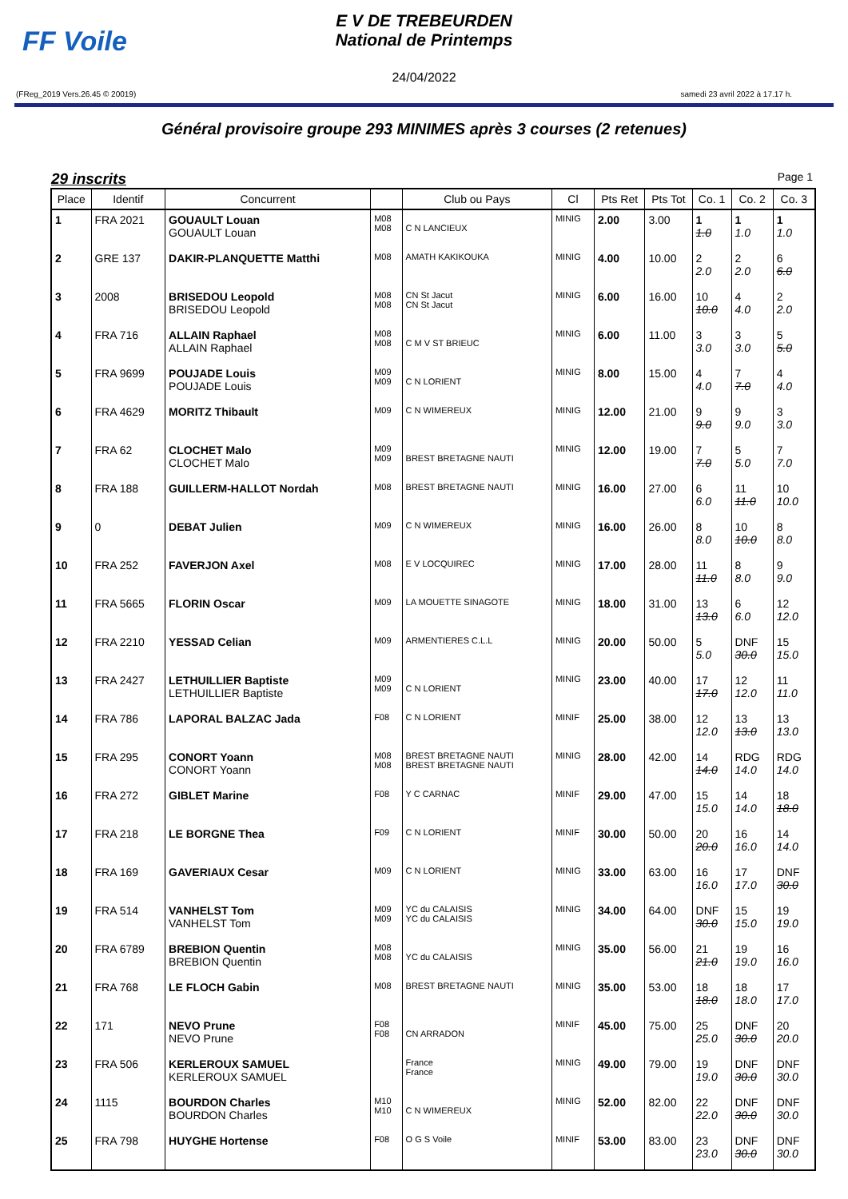FF Voile
E V DE TREBEURDEN
National de Printemps
24/04/2022
(FReg_2019 Vers.26.45 © 20019) samedi 23 avril 2022 à 17.17 h.
Général provisoire groupe 293 MINIMES après 3 courses (2 retenues)
29 inscrits Page 1
| Place | Identif | Concurrent | | Club ou Pays | Cl | Pts Ret | Pts Tot | Co. 1 | Co. 2 | Co. 3 |
| --- | --- | --- | --- | --- | --- | --- | --- | --- | --- | --- |
| 1 | FRA 2021 | GOUAULT Louan GOUAULT Louan | M08 M08 | C N LANCIEUX | MINIG | 2.00 | 3.00 | 1 1.0 | 1 1.0 | 1 1.0 |
| 2 | GRE 137 | DAKIR-PLANQUETTE Matthi | M08 | AMATH KAKIKOUKA | MINIG | 4.00 | 10.00 | 2 2.0 | 2 2.0 | 6 6.0 |
| 3 | 2008 | BRISEDOU Leopold BRISEDOU Leopold | M08 M08 | CN St Jacut CN St Jacut | MINIG | 6.00 | 16.00 | 10 10.0 | 4 4.0 | 2 2.0 |
| 4 | FRA 716 | ALLAIN Raphael ALLAIN Raphael | M08 M08 | C M V ST BRIEUC | MINIG | 6.00 | 11.00 | 3 3.0 | 3 3.0 | 5 5.0 |
| 5 | FRA 9699 | POUJADE Louis POUJADE Louis | M09 M09 | C N LORIENT | MINIG | 8.00 | 15.00 | 4 4.0 | 7 7.0 | 4 4.0 |
| 6 | FRA 4629 | MORITZ Thibault | M09 | C N WIMEREUX | MINIG | 12.00 | 21.00 | 9 9.0 | 9 9.0 | 3 3.0 |
| 7 | FRA 62 | CLOCHET Malo CLOCHET Malo | M09 M09 | BREST BRETAGNE NAUTI | MINIG | 12.00 | 19.00 | 7 7.0 | 5 5.0 | 7 7.0 |
| 8 | FRA 188 | GUILLERM-HALLOT Nordah | M08 | BREST BRETAGNE NAUTI | MINIG | 16.00 | 27.00 | 6 6.0 | 11 11.0 | 10 10.0 |
| 9 | 0 | DEBAT Julien | M09 | C N WIMEREUX | MINIG | 16.00 | 26.00 | 8 8.0 | 10 10.0 | 8 8.0 |
| 10 | FRA 252 | FAVERJON Axel | M08 | E V LOCQUIREC | MINIG | 17.00 | 28.00 | 11 11.0 | 8 8.0 | 9 9.0 |
| 11 | FRA 5665 | FLORIN Oscar | M09 | LA MOUETTE SINAGOTE | MINIG | 18.00 | 31.00 | 13 13.0 | 6 6.0 | 12 12.0 |
| 12 | FRA 2210 | YESSAD Celian | M09 | ARMENTIERES C.L.L | MINIG | 20.00 | 50.00 | 5 5.0 | DNF 30.0 | 15 15.0 |
| 13 | FRA 2427 | LETHUILLIER Baptiste LETHUILLIER Baptiste | M09 M09 | C N LORIENT | MINIG | 23.00 | 40.00 | 17 17.0 | 12 12.0 | 11 11.0 |
| 14 | FRA 786 | LAPORAL BALZAC Jada | F08 | C N LORIENT | MINIF | 25.00 | 38.00 | 12 12.0 | 13 13.0 | 13 13.0 |
| 15 | FRA 295 | CONORT Yoann CONORT Yoann | M08 M08 | BREST BRETAGNE NAUTI BREST BRETAGNE NAUTI | MINIG | 28.00 | 42.00 | 14 14.0 | RDG 14.0 | RDG 14.0 |
| 16 | FRA 272 | GIBLET Marine | F08 | Y C CARNAC | MINIF | 29.00 | 47.00 | 15 15.0 | 14 14.0 | 18 18.0 |
| 17 | FRA 218 | LE BORGNE Thea | F09 | C N LORIENT | MINIF | 30.00 | 50.00 | 20 20.0 | 16 16.0 | 14 14.0 |
| 18 | FRA 169 | GAVERIAUX Cesar | M09 | C N LORIENT | MINIG | 33.00 | 63.00 | 16 16.0 | 17 17.0 | DNF 30.0 |
| 19 | FRA 514 | VANHELST Tom VANHELST Tom | M09 M09 | YC du CALAISIS YC du CALAISIS | MINIG | 34.00 | 64.00 | DNF 30.0 | 15 15.0 | 19 19.0 |
| 20 | FRA 6789 | BREBION Quentin BREBION Quentin | M08 M08 | YC du CALAISIS | MINIG | 35.00 | 56.00 | 21 21.0 | 19 19.0 | 16 16.0 |
| 21 | FRA 768 | LE FLOCH Gabin | M08 | BREST BRETAGNE NAUTI | MINIG | 35.00 | 53.00 | 18 18.0 | 18 18.0 | 17 17.0 |
| 22 | 171 | NEVO Prune NEVO Prune | F08 F08 | CN ARRADON | MINIF | 45.00 | 75.00 | 25 25.0 | DNF 30.0 | 20 20.0 |
| 23 | FRA 506 | KERLEROUX SAMUEL KERLEROUX SAMUEL | | France France | MINIG | 49.00 | 79.00 | 19 19.0 | DNF 30.0 | DNF 30.0 |
| 24 | 1115 | BOURDON Charles BOURDON Charles | M10 M10 | C N WIMEREUX | MINIG | 52.00 | 82.00 | 22 22.0 | DNF 30.0 | DNF 30.0 |
| 25 | FRA 798 | HUYGHE Hortense | F08 | O G S Voile | MINIF | 53.00 | 83.00 | 23 23.0 | DNF 30.0 | DNF 30.0 |